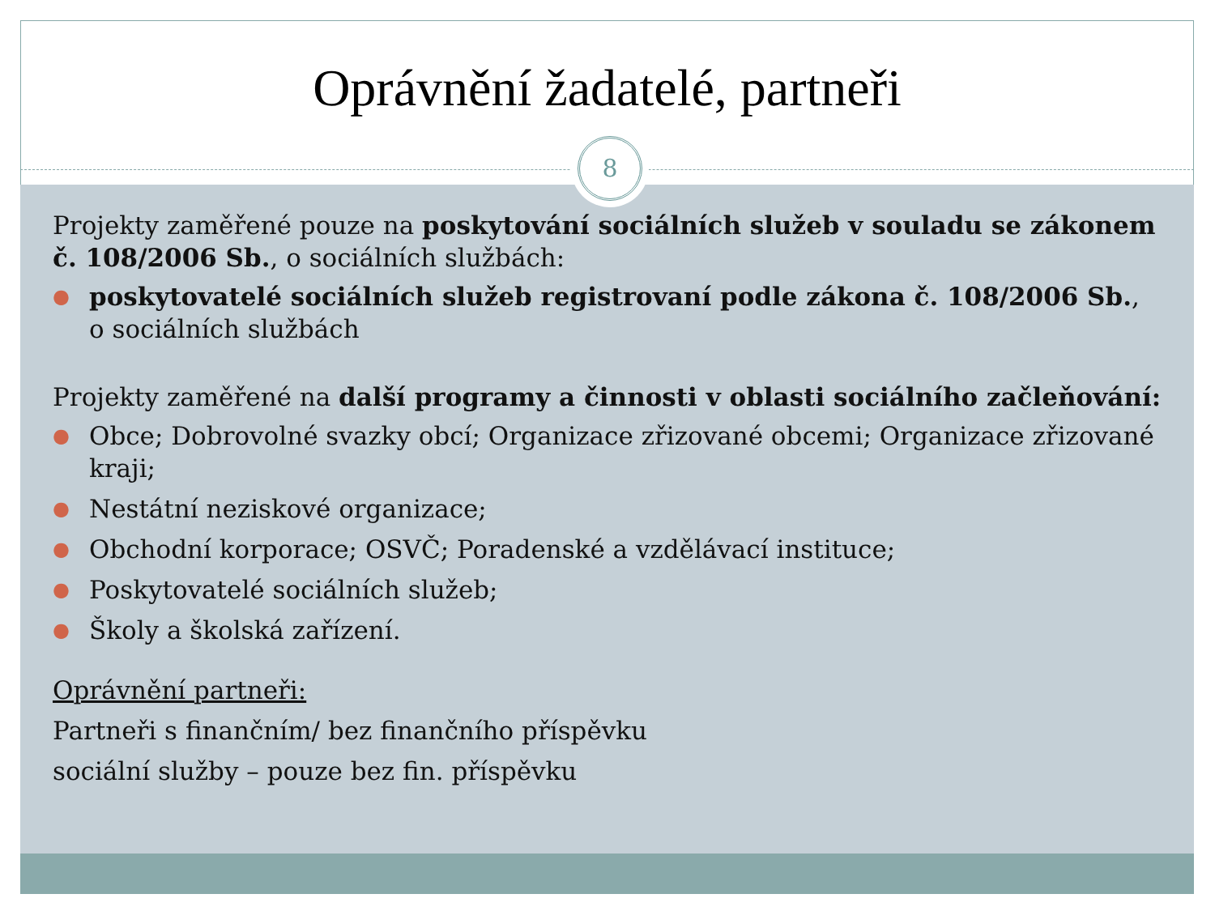Oprávnění žadatelé, partneři
8
Projekty zaměřené pouze na poskytování sociálních služeb v souladu se zákonem č. 108/2006 Sb., o sociálních službách:
● poskytovatelé sociálních služeb registrovaní podle zákona č. 108/2006 Sb., o sociálních službách
Projekty zaměřené na další programy a činnosti v oblasti sociálního začleňování:
● Obce; Dobrovolné svazky obcí; Organizace zřizované obcemi; Organizace zřizované kraji;
● Nestátní neziskové organizace;
● Obchodní korporace; OSVČ; Poradenské a vzdělávací instituce;
● Poskytovatelé sociálních služeb;
● Školy a školská zařízení.
Oprávnění partneři:
Partneři s finančním/ bez finančního příspěvku
sociální služby – pouze bez fin. příspěvku